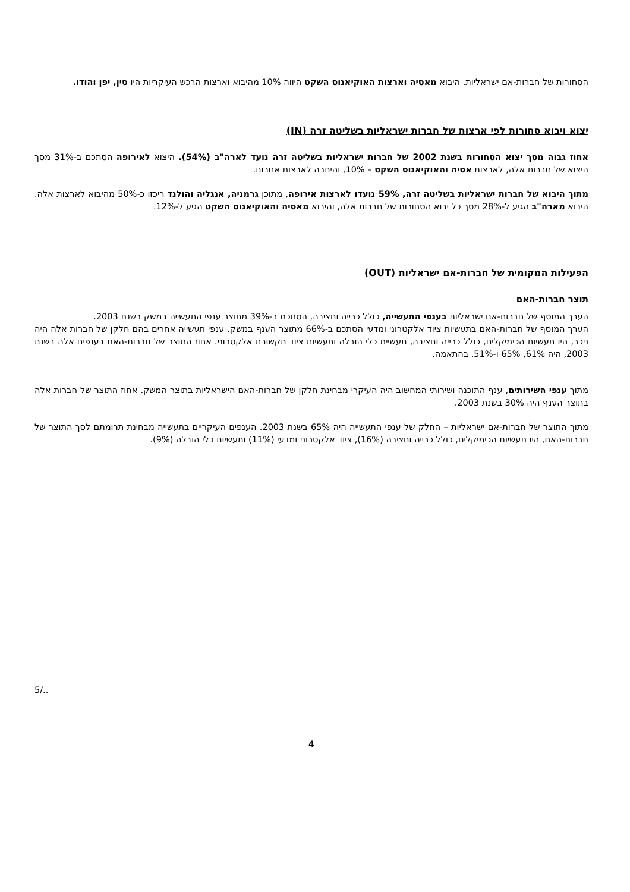הסחורות של חברות-אם ישראליות. היבוא מאסיה וארצות האוקיאנוס השקט היווה 10% מהיבוא וארצות הרכש העיקריות היו סין, יפן והודו.
יצוא ויבוא סחורות לפי ארצות של חברות ישראליות בשליטה זרה (IN)
אחוז גבוה מסך יצוא הסחורות בשנת 2002 של חברות ישראליות בשליטה זרה נועד לארה"ב (54%). היצוא לאירופה הסתכם ב-31% מסך היצוא של חברות אלה, לארצות אסיה והאוקיאנוס השקט – 10%, והיתרה לארצות אחרות.
מתוך היבוא של חברות ישראליות בשליטה זרה, 59% נועדו לארצות אירופה, מתוכן גרמניה, אנגליה והולנד ריכזו כ-50% מהיבוא לארצות אלה. היבוא מארה"ב הגיע ל-28% מסך כל יבוא הסחורות של חברות אלה, והיבוא מאסיה והאוקיאנוס השקט הגיע ל-12%.
הפעילות המקומית של חברות-אם ישראליות (OUT)
תוצר חברות-האם
הערך המוסף של חברות-אם ישראליות בענפי התעשייה, כולל כרייה וחציבה, הסתכם ב-39% מתוצר ענפי התעשייה במשק בשנת 2003.
הערך המוסף של חברות-האם בתעשיות ציוד אלקטרוני ומדעי הסתכם ב-66% מתוצר הענף במשק. ענפי תעשייה אחרים בהם חלקן של חברות אלה היה ניכר, היו תעשיות הכימיקלים, כולל כרייה וחציבה, תעשיית כלי הובלה ותעשיות ציוד תקשורת אלקטרוני. אחוז התוצר של חברות-האם בענפים אלה בשנת 2003, היה 61%, 65% ו-51%, בהתאמה.
מתוך ענפי השירותים, ענף התוכנה ושירותי המחשוב היה העיקרי מבחינת חלקן של חברות-האם הישראליות בתוצר המשק. אחוז התוצר של חברות אלה בתוצר הענף היה 30% בשנת 2003.
מתוך התוצר של חברות-אם ישראליות – החלק של ענפי התעשייה היה 65% בשנת 2003. הענפים העיקריים בתעשייה מבחינת תרומתם לסך התוצר של חברות-האם, היו תעשיות הכימיקלים, כולל כרייה וחציבה (16%), ציוד אלקטרוני ומדעי (11%) ותעשיות כלי הובלה (9%).
5/..
4